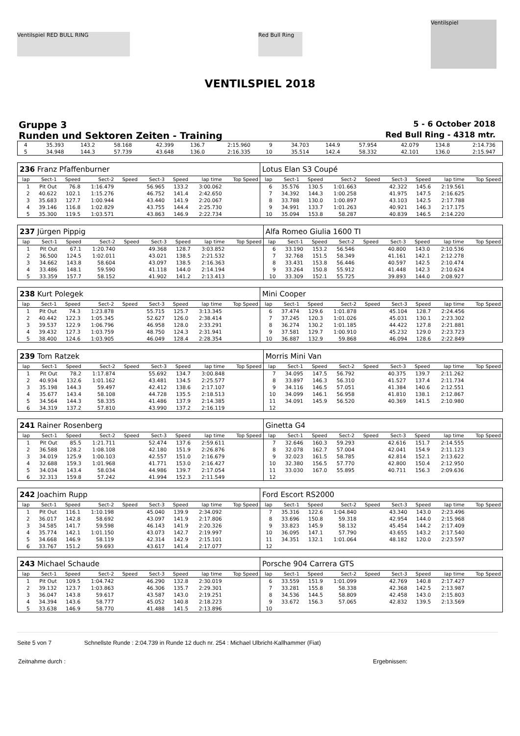Ventilspiel RED BULL RING Red Bull Ring
Ventilspiel
VENTILSPIEL 2018
Gruppe 3 5 - 6 October 2018
Runden und Sektoren Zeiten - Training Red Bull Ring - 4318 mtr.
| 4 | 35.393 | 143.2 | 58.168 | | 42.399 | 136.7 | 2:15.960 | | 9 | 34.703 | 144.9 | 57.954 | | 42.079 | 134.8 | 2:14.736 | |
| 5 | 34.948 | 144.3 | 57.739 | | 43.648 | 136.0 | 2:16.335 | | 10 | 35.514 | 142.4 | 58.332 | | 42.101 | 136.0 | 2:15.947 | |
| 236 Franz Pfaffenburner | | | | | | | | | Lotus Elan S3 Coupé | | | | | | | | |
| lap | Sect-1 | Speed | Sect-2 | Speed | Sect-3 | Speed | lap time | Top Speed | lap | Sect-1 | Speed | Sect-2 | Speed | Sect-3 | Speed | lap time | Top Speed |
| 1 | Pit Out | 76.8 | 1:16.479 | | 56.965 | 133.2 | 3:00.062 | | 6 | 35.576 | 130.5 | 1:01.663 | | 42.322 | 145.6 | 2:19.561 | |
| 2 | 40.622 | 102.1 | 1:15.276 | | 46.752 | 141.4 | 2:42.650 | | 7 | 34.392 | 144.3 | 1:00.258 | | 41.975 | 147.5 | 2:16.625 | |
| 3 | 35.683 | 127.7 | 1:00.944 | | 43.440 | 141.9 | 2:20.067 | | 8 | 33.788 | 130.0 | 1:00.897 | | 43.103 | 142.5 | 2:17.788 | |
| 4 | 39.146 | 116.8 | 1:02.829 | | 43.755 | 144.4 | 2:25.730 | | 9 | 34.991 | 133.7 | 1:01.263 | | 40.921 | 146.3 | 2:17.175 | |
| 5 | 35.300 | 119.5 | 1:03.571 | | 43.863 | 146.9 | 2:22.734 | | 10 | 35.094 | 153.8 | 58.287 | | 40.839 | 146.5 | 2:14.220 | |
| 237 Jürgen Pippig | | | | | | | | | Alfa Romeo Giulia 1600 TI | | | | | | | | |
| lap | Sect-1 | Speed | Sect-2 | Speed | Sect-3 | Speed | lap time | Top Speed | lap | Sect-1 | Speed | Sect-2 | Speed | Sect-3 | Speed | lap time | Top Speed |
| 1 | Pit Out | 67.1 | 1:20.740 | | 49.368 | 128.7 | 3:03.852 | | 6 | 33.190 | 153.2 | 56.546 | | 40.800 | 143.0 | 2:10.536 | |
| 2 | 36.500 | 124.5 | 1:02.011 | | 43.021 | 138.5 | 2:21.532 | | 7 | 32.768 | 151.5 | 58.349 | | 41.161 | 142.1 | 2:12.278 | |
| 3 | 34.662 | 143.8 | 58.604 | | 43.097 | 138.5 | 2:16.363 | | 8 | 33.431 | 153.8 | 56.446 | | 40.597 | 142.5 | 2:10.474 | |
| 4 | 33.486 | 148.1 | 59.590 | | 41.118 | 144.0 | 2:14.194 | | 9 | 33.264 | 150.8 | 55.912 | | 41.448 | 142.3 | 2:10.624 | |
| 5 | 33.359 | 157.7 | 58.152 | | 41.902 | 141.2 | 2:13.413 | | 10 | 33.309 | 152.1 | 55.725 | | 39.893 | 144.0 | 2:08.927 | |
| 238 Kurt Polegek | | | | | | | | | Mini Cooper | | | | | | | | |
| lap | Sect-1 | Speed | Sect-2 | Speed | Sect-3 | Speed | lap time | Top Speed | lap | Sect-1 | Speed | Sect-2 | Speed | Sect-3 | Speed | lap time | Top Speed |
| 1 | Pit Out | 74.3 | 1:23.878 | | 55.715 | 125.7 | 3:13.345 | | 6 | 37.474 | 129.6 | 1:01.878 | | 45.104 | 128.7 | 2:24.456 | |
| 2 | 40.442 | 122.3 | 1:05.345 | | 52.627 | 126.0 | 2:38.414 | | 7 | 37.245 | 120.3 | 1:01.026 | | 45.031 | 130.1 | 2:23.302 | |
| 3 | 39.537 | 122.9 | 1:06.796 | | 46.958 | 128.0 | 2:33.291 | | 8 | 36.274 | 130.2 | 1:01.185 | | 44.422 | 127.8 | 2:21.881 | |
| 4 | 39.432 | 127.3 | 1:03.759 | | 48.750 | 124.3 | 2:31.941 | | 9 | 37.581 | 129.7 | 1:00.910 | | 45.232 | 129.0 | 2:23.723 | |
| 5 | 38.400 | 124.6 | 1:03.905 | | 46.049 | 128.4 | 2:28.354 | | 10 | 36.887 | 132.9 | 59.868 | | 46.094 | 128.6 | 2:22.849 | |
| 239 Tom Ratzek | | | | | | | | | Morris Mini Van | | | | | | | | |
| lap | Sect-1 | Speed | Sect-2 | Speed | Sect-3 | Speed | lap time | Top Speed | lap | Sect-1 | Speed | Sect-2 | Speed | Sect-3 | Speed | lap time | Top Speed |
| 1 | Pit Out | 78.2 | 1:17.874 | | 55.692 | 134.7 | 3:00.848 | | 7 | 34.095 | 147.5 | 56.792 | | 40.375 | 139.7 | 2:11.262 | |
| 2 | 40.934 | 132.6 | 1:01.162 | | 43.481 | 134.5 | 2:25.577 | | 8 | 33.897 | 146.3 | 56.310 | | 41.527 | 137.4 | 2:11.734 | |
| 3 | 35.198 | 144.3 | 59.497 | | 42.412 | 138.6 | 2:17.107 | | 9 | 34.116 | 146.5 | 57.051 | | 41.384 | 140.6 | 2:12.551 | |
| 4 | 35.677 | 143.4 | 58.108 | | 44.728 | 135.5 | 2:18.513 | | 10 | 34.099 | 146.1 | 56.958 | | 41.810 | 138.1 | 2:12.867 | |
| 5 | 34.564 | 144.3 | 58.335 | | 41.486 | 137.9 | 2:14.385 | | 11 | 34.091 | 145.9 | 56.520 | | 40.369 | 141.5 | 2:10.980 | |
| 6 | 34.319 | 137.2 | 57.810 | | 43.990 | 137.2 | 2:16.119 | | 12 | | | | | | | | |
| 241 Rainer Rosenberg | | | | | | | | | Ginetta G4 | | | | | | | | |
| lap | Sect-1 | Speed | Sect-2 | Speed | Sect-3 | Speed | lap time | Top Speed | lap | Sect-1 | Speed | Sect-2 | Speed | Sect-3 | Speed | lap time | Top Speed |
| 1 | Pit Out | 85.5 | 1:21.711 | | 52.474 | 137.6 | 2:59.611 | | 7 | 32.646 | 160.3 | 59.293 | | 42.616 | 151.7 | 2:14.555 | |
| 2 | 36.588 | 128.2 | 1:08.108 | | 42.180 | 151.9 | 2:26.876 | | 8 | 32.078 | 162.7 | 57.004 | | 42.041 | 154.9 | 2:11.123 | |
| 3 | 34.019 | 125.9 | 1:00.103 | | 42.557 | 151.0 | 2:16.679 | | 9 | 32.023 | 161.5 | 58.785 | | 42.814 | 152.1 | 2:13.622 | |
| 4 | 32.688 | 159.3 | 1:01.968 | | 41.771 | 153.0 | 2:16.427 | | 10 | 32.380 | 156.5 | 57.770 | | 42.800 | 150.4 | 2:12.950 | |
| 5 | 34.034 | 143.4 | 58.034 | | 44.986 | 139.7 | 2:17.054 | | 11 | 33.030 | 167.0 | 55.895 | | 40.711 | 156.3 | 2:09.636 | |
| 6 | 32.313 | 159.8 | 57.242 | | 41.994 | 152.3 | 2:11.549 | | 12 | | | | | | | | |
| 242 Joachim Rupp | | | | | | | | | Ford Escort RS2000 | | | | | | | | |
| lap | Sect-1 | Speed | Sect-2 | Speed | Sect-3 | Speed | lap time | Top Speed | lap | Sect-1 | Speed | Sect-2 | Speed | Sect-3 | Speed | lap time | Top Speed |
| 1 | Pit Out | 116.1 | 1:10.198 | | 45.040 | 139.9 | 2:34.092 | | 7 | 35.316 | 122.6 | 1:04.840 | | 43.340 | 143.0 | 2:23.496 | |
| 2 | 36.017 | 142.8 | 58.692 | | 43.097 | 141.9 | 2:17.806 | | 8 | 33.696 | 150.8 | 59.318 | | 42.954 | 144.0 | 2:15.968 | |
| 3 | 34.585 | 141.7 | 59.598 | | 46.143 | 141.9 | 2:20.326 | | 9 | 33.823 | 145.9 | 58.132 | | 45.454 | 144.2 | 2:17.409 | |
| 4 | 35.774 | 142.1 | 1:01.150 | | 43.073 | 142.7 | 2:19.997 | | 10 | 36.095 | 147.1 | 57.790 | | 43.655 | 143.2 | 2:17.540 | |
| 5 | 34.668 | 146.9 | 58.119 | | 42.314 | 142.9 | 2:15.101 | | 11 | 34.351 | 132.1 | 1:01.064 | | 48.182 | 120.0 | 2:23.597 | |
| 6 | 33.767 | 151.2 | 59.693 | | 43.617 | 141.4 | 2:17.077 | | 12 | | | | | | | | |
| 243 Michael Schaude | | | | | | | | | Porsche 904 Carrera GTS | | | | | | | | |
| lap | Sect-1 | Speed | Sect-2 | Speed | Sect-3 | Speed | lap time | Top Speed | lap | Sect-1 | Speed | Sect-2 | Speed | Sect-3 | Speed | lap time | Top Speed |
| 1 | Pit Out | 109.5 | 1:04.742 | | 46.290 | 132.8 | 2:30.019 | | 6 | 33.559 | 151.9 | 1:01.099 | | 42.769 | 140.8 | 2:17.427 | |
| 2 | 39.132 | 123.7 | 1:03.863 | | 46.306 | 135.7 | 2:29.301 | | 7 | 33.281 | 155.8 | 58.338 | | 42.368 | 142.5 | 2:13.987 | |
| 3 | 36.047 | 143.8 | 59.617 | | 43.587 | 143.0 | 2:19.251 | | 8 | 34.536 | 144.5 | 58.809 | | 42.458 | 143.0 | 2:15.803 | |
| 4 | 34.394 | 143.6 | 58.777 | | 45.052 | 140.8 | 2:18.223 | | 9 | 33.672 | 156.3 | 57.065 | | 42.832 | 139.5 | 2:13.569 | |
| 5 | 33.638 | 146.9 | 58.770 | | 41.488 | 141.5 | 2:13.896 | | 10 | | | | | | | | |
Seite 5 von 7 Schnellste Runde : 2:04.739 in Runde 12 duch nr. 254 : Michael Ulbricht-Kallhammer (Fiat)
Zeitnahme durch : Ergebnissen: